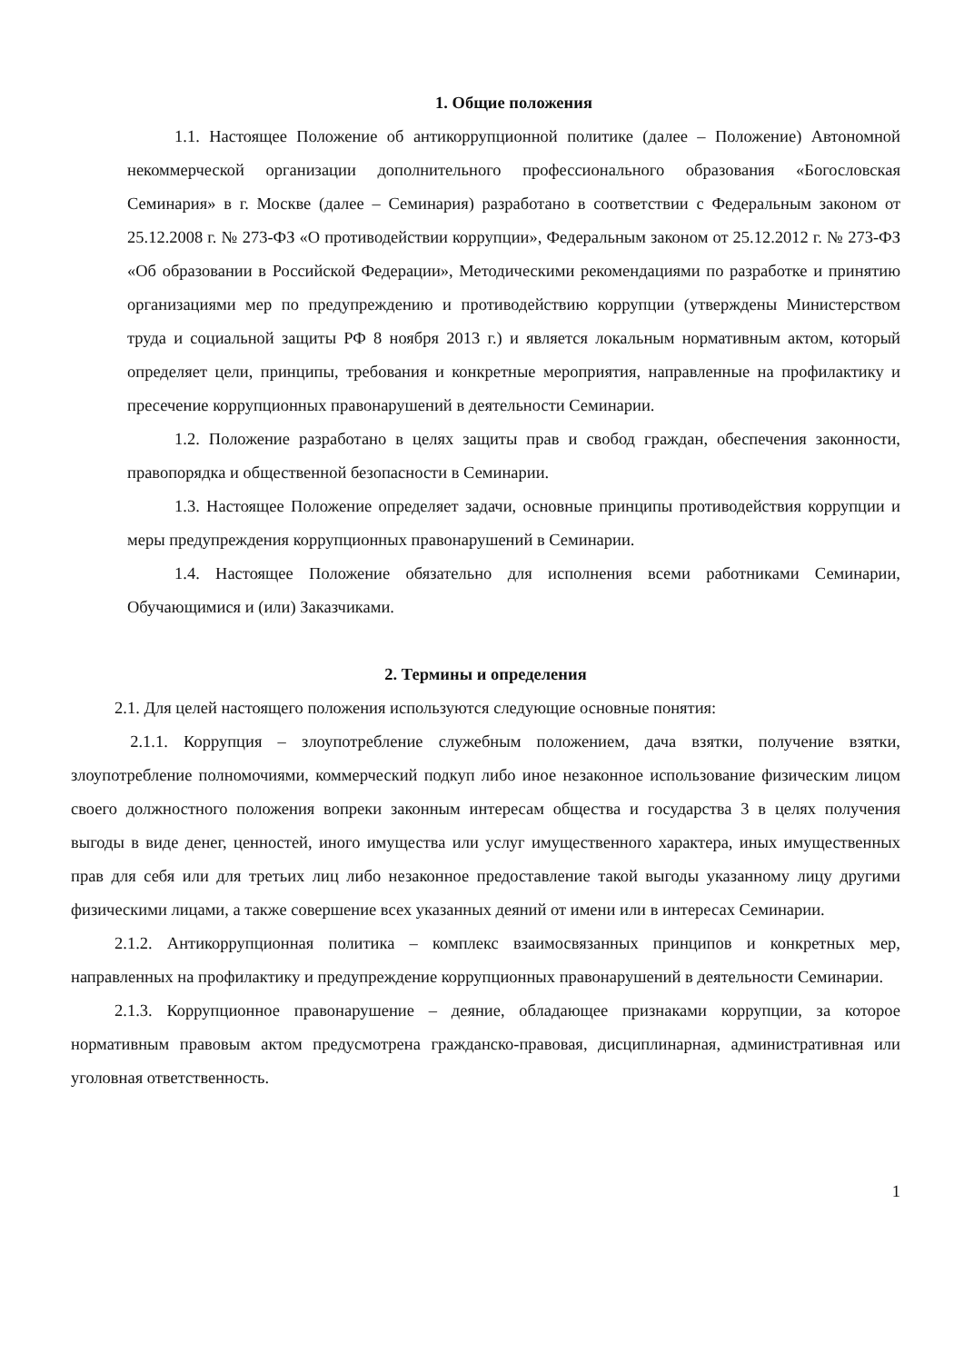1. Общие положения
1.1. Настоящее Положение об антикоррупционной политике (далее – Положение) Автономной некоммерческой организации дополнительного профессионального образования «Богословская Семинария» в г. Москве (далее – Семинария) разработано в соответствии с Федеральным законом от 25.12.2008 г. № 273-ФЗ «О противодействии коррупции», Федеральным законом от 25.12.2012 г. № 273-ФЗ «Об образовании в Российской Федерации», Методическими рекомендациями по разработке и принятию организациями мер по предупреждению и противодействию коррупции (утверждены Министерством труда и социальной защиты РФ 8 ноября 2013 г.) и является локальным нормативным актом, который определяет цели, принципы, требования и конкретные мероприятия, направленные на профилактику и пресечение коррупционных правонарушений в деятельности Семинарии.
1.2. Положение разработано в целях защиты прав и свобод граждан, обеспечения законности, правопорядка и общественной безопасности в Семинарии.
1.3. Настоящее Положение определяет задачи, основные принципы противодействия коррупции и меры предупреждения коррупционных правонарушений в Семинарии.
1.4. Настоящее Положение обязательно для исполнения всеми работниками Семинарии, Обучающимися и (или) Заказчиками.
2. Термины и определения
2.1. Для целей настоящего положения используются следующие основные понятия:
2.1.1. Коррупция – злоупотребление служебным положением, дача взятки, получение взятки, злоупотребление полномочиями, коммерческий подкуп либо иное незаконное использование физическим лицом своего должностного положения вопреки законным интересам общества и государства 3 в целях получения выгоды в виде денег, ценностей, иного имущества или услуг имущественного характера, иных имущественных прав для себя или для третьих лиц либо незаконное предоставление такой выгоды указанному лицу другими физическими лицами, а также совершение всех указанных деяний от имени или в интересах Семинарии.
2.1.2. Антикоррупционная политика – комплекс взаимосвязанных принципов и конкретных мер, направленных на профилактику и предупреждение коррупционных правонарушений в деятельности Семинарии.
2.1.3. Коррупционное правонарушение – деяние, обладающее признаками коррупции, за которое нормативным правовым актом предусмотрена гражданско-правовая, дисциплинарная, административная или уголовная ответственность.
1